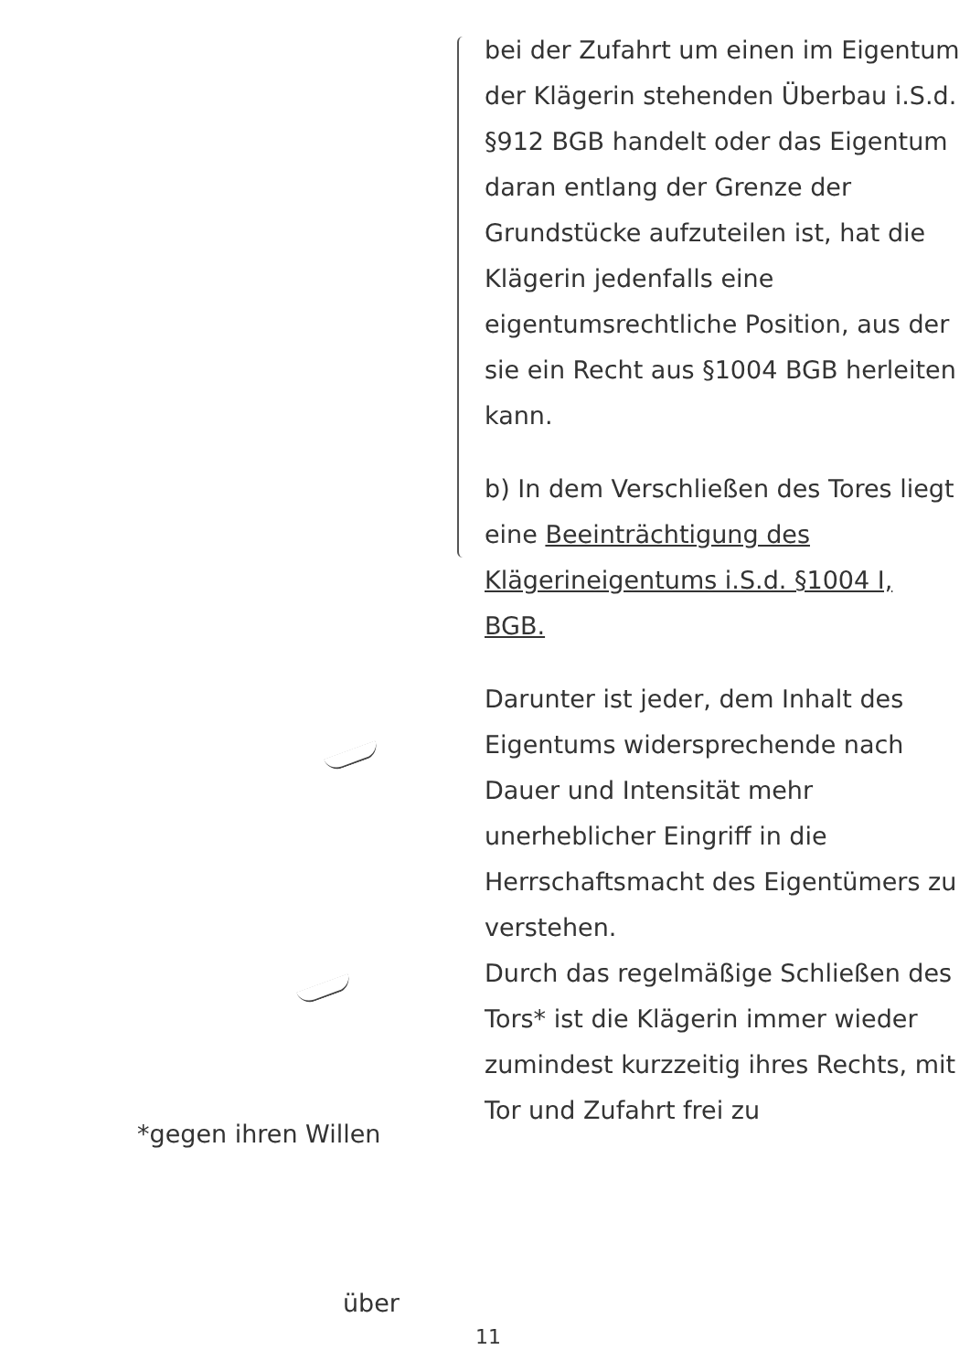bei der Zufahrt um einen im Eigentum der Klägerin stehenden Überbau i.S.d. §912 BGB handelt oder das Eigentum daran entlang der Grenze der Grundstücke aufzuteilen ist, hat die Klägerin jedenfalls eine eigentumsrechtliche Position, aus der sie ein Recht aus §1004 BGB herleiten kann.
b) In dem Verschließen des Tores liegt eine Beeinträchtigung des Klägerineigentums i.S.d. §1004 I, BGB.
Darunter ist jeder, dem Inhalt des Eigentums widersprechende nach Dauer und Intensität mehr unerheblicher Eingriff in die Herrschaftsmacht des Eigentümers zu verstehen.
Durch das regelmäßige Schließen des Tors* ist die Klägerin immer wieder zumindest kurzzeitig ihres Rechts, mit Tor und Zufahrt frei zu
*gegen ihren Willen
über
11